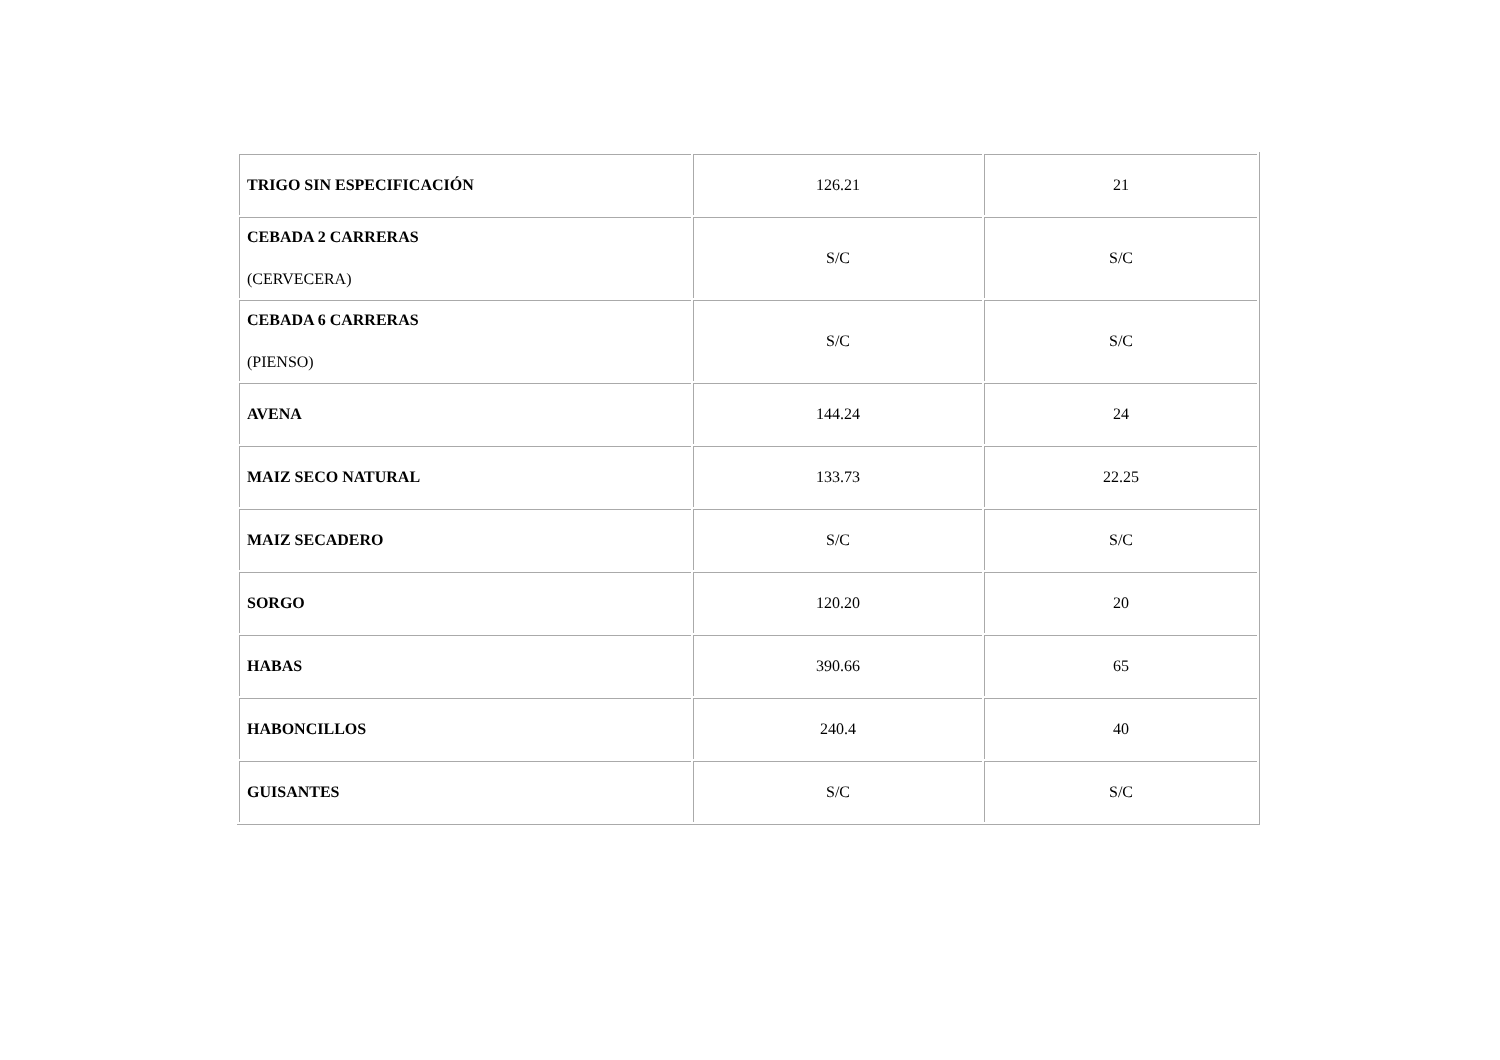| TRIGO SIN ESPECIFICACIÓN | 126.21 | 21 |
| CEBADA 2 CARRERAS (CERVECERA) | S/C | S/C |
| CEBADA 6 CARRERAS (PIENSO) | S/C | S/C |
| AVENA | 144.24 | 24 |
| MAIZ SECO NATURAL | 133.73 | 22.25 |
| MAIZ SECADERO | S/C | S/C |
| SORGO | 120.20 | 20 |
| HABAS | 390.66 | 65 |
| HABONCILLOS | 240.4 | 40 |
| GUISANTES | S/C | S/C |